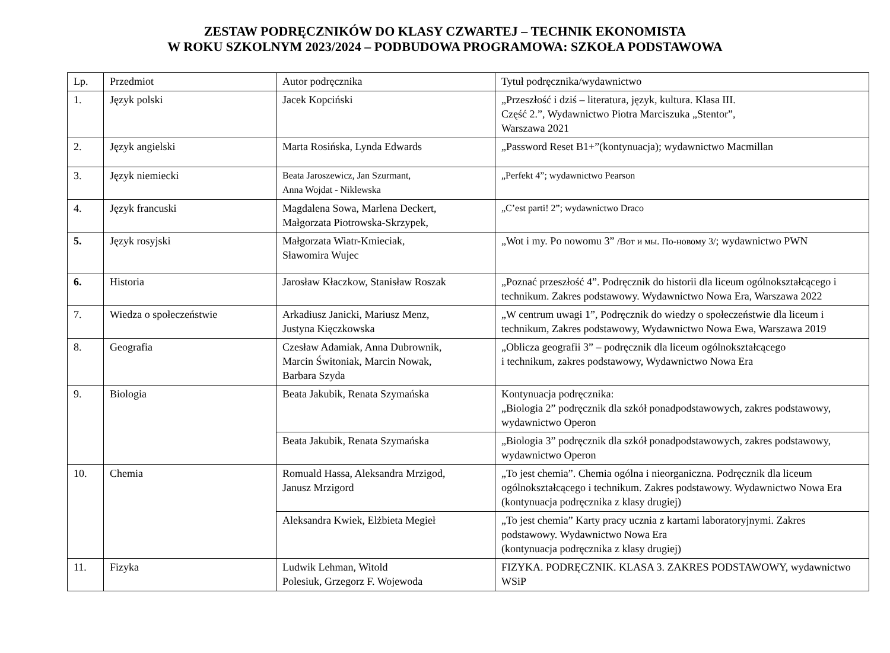ZESTAW PODRĘCZNIKÓW DO KLASY CZWARTEJ – TECHNIK EKONOMISTA
W ROKU SZKOLNYM 2023/2024 – PODBUDOWA PROGRAMOWA: SZKOŁA PODSTAWOWA
| Lp. | Przedmiot | Autor podręcznika | Tytuł podręcznika/wydawnictwo |
| 1. | Język polski | Jacek Kopciński | „Przeszłość i dziś – literatura, język, kultura. Klasa III. Część 2.”, Wydawnictwo Piotra Marciszuka „Stentor”, Warszawa 2021 |
| 2. | Język angielski | Marta Rosińska, Lynda Edwards | „Password Reset B1+”(kontynuacja); wydawnictwo Macmillan |
| 3. | Język niemiecki | Beata Jaroszewicz, Jan Szurmant, Anna Wojdat - Niklewska | „Perfekt 4”; wydawnictwo Pearson |
| 4. | Język francuski | Magdalena Sowa, Marlena Deckert, Małgorzata Piotrowska-Skrzypek, | „C’est parti! 2”; wydawnictwo Draco |
| 5. | Język rosyjski | Małgorzata Wiatr-Kmieciak, Sławomira Wujec | „Wot i my. Po nowomu 3” /Вот и мы. По-новому 3/ ; wydawnictwo PWN |
| 6. | Historia | Jarosław Kłaczkow, Stanisław Roszak | „Poznać przeszłość 4”. Podręcznik do historii dla liceum ogólnokształcącego i technikum. Zakres podstawowy. Wydawnictwo Nowa Era, Warszawa 2022 |
| 7. | Wiedza o społeczeństwie | Arkadiusz Janicki, Mariusz Menz, Justyna Kięczkowska | „W centrum uwagi 1”, Podręcznik do wiedzy o społeczeństwie dla liceum i technikum, Zakres podstawowy, Wydawnictwo Nowa Ewa, Warszawa 2019 |
| 8. | Geografia | Czesław Adamiak, Anna Dubrownik, Marcin Świtoniak, Marcin Nowak, Barbara Szyda | „Oblicza geografii 3” – podręcznik dla liceum ogólnokształcącego i technikum, zakres podstawowy, Wydawnictwo Nowa Era |
| 9. | Biologia | Beata Jakubik, Renata Szymańska | Kontynuacja podręcznika: „Biologia 2” podręcznik dla szkół ponadpodstawowych, zakres podstawowy, wydawnictwo Operon |
| | | Beata Jakubik, Renata Szymańska | „Biologia 3” podręcznik dla szkół ponadpodstawowych, zakres podstawowy, wydawnictwo Operon |
| 10. | Chemia | Romuald Hassa, Aleksandra Mrzigod, Janusz Mrzigord | „To jest chemia”. Chemia ogólna i nieorganiczna. Podręcznik dla liceum ogólnokształcącego i technikum. Zakres podstawowy. Wydawnictwo Nowa Era (kontynuacja podręcznika z klasy drugiej) |
| | | Aleksandra Kwiek, Elżbieta Megieł | „To jest chemia” Karty pracy ucznia z kartami laboratoryjnymi. Zakres podstawowy. Wydawnictwo Nowa Era (kontynuacja podręcznika z klasy drugiej) |
| 11. | Fizyka | Ludwik Lehman, Witold Polesiuk, Grzegorz F. Wojewoda | FIZYKA. PODRĘCZNIK. KLASA 3. ZAKRES PODSTAWOWY, wydawnictwo WSiP |